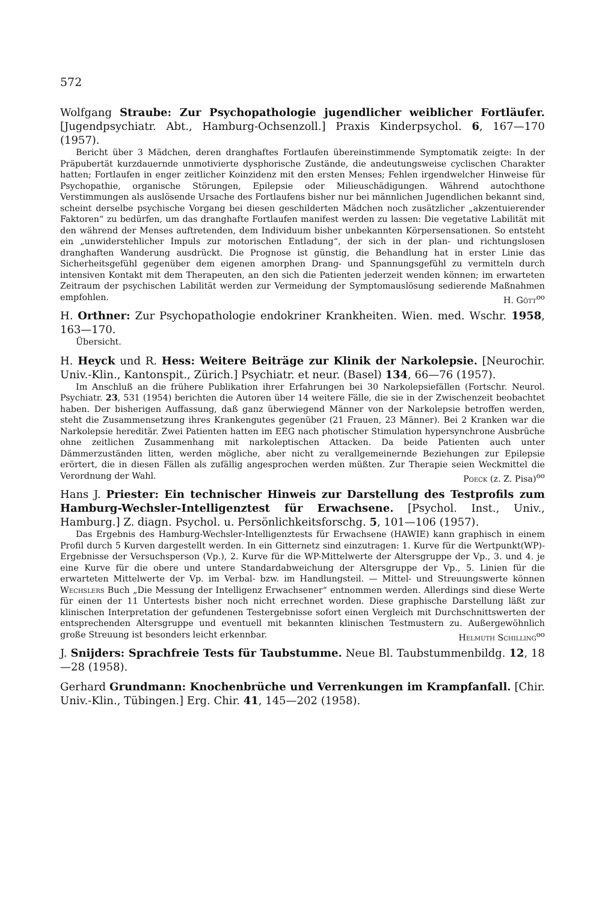572
Wolfgang Straube: Zur Psychopathologie jugendlicher weiblicher Fortläufer. [Jugendpsychiatr. Abt., Hamburg-Ochsenzoll.] Praxis Kinderpsychol. 6, 167—170 (1957).
Bericht über 3 Mädchen, deren dranghaftes Fortlaufen übereinstimmende Symptomatik zeigte: In der Präpubertät kurzdauernde unmotivierte dysphorische Zustände, die andeutungsweise cyclischen Charakter hatten; Fortlaufen in enger zeitlicher Koinzidenz mit den ersten Menses; Fehlen irgendwelcher Hinweise für Psychopathie, organische Störungen, Epilepsie oder Milieuschädigungen. Während autochthone Verstimmungen als auslösende Ursache des Fortlaufens bisher nur bei männlichen Jugendlichen bekannt sind, scheint derselbe psychische Vorgang bei diesen geschilderten Mädchen noch zusätzlicher „akzentuierender Faktoren“ zu bedürfen, um das dranghafte Fortlaufen manifest werden zu lassen: Die vegetative Labilität mit den während der Menses auftretenden, dem Individuum bisher unbekannten Körpersensationen. So entsteht ein „unwiderstehlicher Impuls zur motorischen Entladung“, der sich in der plan- und richtungslosen dranghaften Wanderung ausdrückt. Die Prognose ist günstig, die Behandlung hat in erster Linie das Sicherheitsgefühl gegenüber dem eigenen amorphen Drang- und Spannungsgefühl zu vermitteln durch intensiven Kontakt mit dem Therapeuten, an den sich die Patienten jederzeit wenden können; im erwarteten Zeitraum der psychischen Labilität werden zur Vermeidung der Symptomauslösung sedierende Maßnahmen empfohlen. H. Gött<sup>oo</sup>
H. Orthner: Zur Psychopathologie endokriner Krankheiten. Wien. med. Wschr. 1958, 163—170.
Übersicht.
H. Heyck und R. Hess: Weitere Beiträge zur Klinik der Narkolepsie. [Neurochir. Univ.-Klin., Kantonspit., Zürich.] Psychiatr. et neur. (Basel) 134, 66—76 (1957).
Im Anschluß an die frühere Publikation ihrer Erfahrungen bei 30 Narkolepsiefällen (Fortschr. Neurol. Psychiatr. 23, 531 (1954) berichten die Autoren über 14 weitere Fälle, die sie in der Zwischenzeit beobachtet haben. Der bisherigen Auffassung, daß ganz überwiegend Männer von der Narkolepsie betroffen werden, steht die Zusammensetzung ihres Krankengutes gegenüber (21 Frauen, 23 Männer). Bei 2 Kranken war die Narkolepsie hereditär. Zwei Patienten hatten im EEG nach photischer Stimulation hypersynchrone Ausbrüche ohne zeitlichen Zusammenhang mit narkoleptischen Attacken. Da beide Patienten auch unter Dämmerzuständen litten, werden mögliche, aber nicht zu verallgemeinernde Beziehungen zur Epilepsie erörtert, die in diesen Fällen als zufällig angesprochen werden müßten. Zur Therapie seien Weckmittel die Verordnung der Wahl. Poeck (z. Z. Pisa)<sup>oo</sup>
Hans J. Priester: Ein technischer Hinweis zur Darstellung des Testprofils zum Hamburg-Wechsler-Intelligenztest für Erwachsene. [Psychol. Inst., Univ., Hamburg.] Z. diagn. Psychol. u. Persönlichkeitsforschg. 5, 101—106 (1957).
Das Ergebnis des Hamburg-Wechsler-Intelligenztests für Erwachsene (HAWIE) kann graphisch in einem Profil durch 5 Kurven dargestellt werden. In ein Gitternetz sind einzutragen: 1. Kurve für die Wertpunkt(WP)-Ergebnisse der Versuchsperson (Vp.), 2. Kurve für die WP-Mittelwerte der Altersgruppe der Vp., 3. und 4. je eine Kurve für die obere und untere Standardabweichung der Altersgruppe der Vp., 5. Linien für die erwarteten Mittelwerte der Vp. im Verbal- bzw. im Handlungsteil. — Mittel- und Streuungswerte können Wechslers Buch „Die Messung der Intelligenz Erwachsener“ entnommen werden. Allerdings sind diese Werte für einen der 11 Untertests bisher noch nicht errechnet worden. Diese graphische Darstellung läßt zur klinischen Interpretation der gefundenen Testergebnisse sofort einen Vergleich mit Durchschnittswerten der entsprechenden Altersgruppe und eventuell mit bekannten klinischen Testmustern zu. Außergewöhnlich große Streuung ist besonders leicht erkennbar. Helmuth Schilling<sup>oo</sup>
J. Snijders: Sprachfreie Tests für Taubstumme. Neue Bl. Taubstummenbildg. 12, 18—28 (1958).
Gerhard Grundmann: Knochenbrüche und Verrenkungen im Krampfanfall. [Chir. Univ.-Klin., Tübingen.] Erg. Chir. 41, 145—202 (1958).